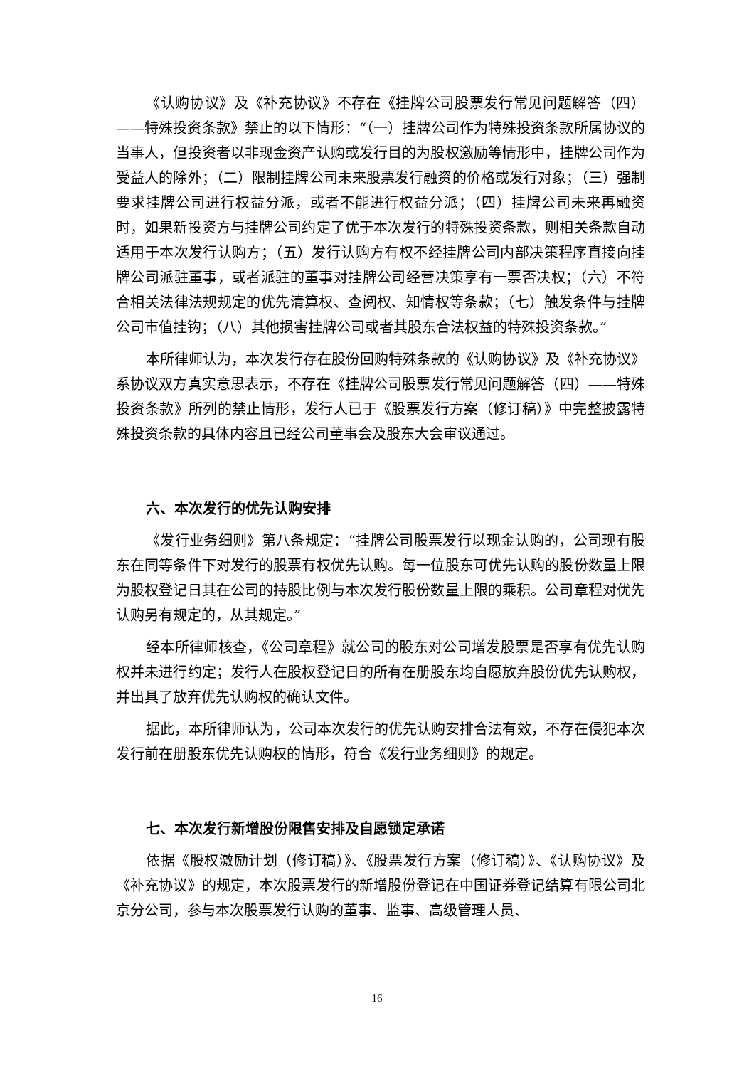《认购协议》及《补充协议》不存在《挂牌公司股票发行常见问题解答（四）——特殊投资条款》禁止的以下情形：“（一）挂牌公司作为特殊投资条款所属协议的当事人，但投资者以非现金资产认购或发行目的为股权激励等情形中，挂牌公司作为受益人的除外；（二）限制挂牌公司未来股票发行融资的价格或发行对象；（三）强制要求挂牌公司进行权益分派，或者不能进行权益分派；（四）挂牌公司未来再融资时，如果新投资方与挂牌公司约定了优于本次发行的特殊投资条款，则相关条款自动适用于本次发行认购方；（五）发行认购方有权不经挂牌公司内部决策程序直接向挂牌公司派驻董事，或者派驻的董事对挂牌公司经营决策享有一票否决权；（六）不符合相关法律法规规定的优先清算权、查阅权、知情权等条款；（七）触发条件与挂牌公司市值挂钩；（八）其他损害挂牌公司或者其股东合法权益的特殊投资条款。”
本所律师认为，本次发行存在股份回购特殊条款的《认购协议》及《补充协议》系协议双方真实意思表示，不存在《挂牌公司股票发行常见问题解答（四）——特殊投资条款》所列的禁止情形，发行人已于《股票发行方案（修订稿）》中完整披露特殊投资条款的具体内容且已经公司董事会及股东大会审议通过。
六、本次发行的优先认购安排
《发行业务细则》第八条规定：“挂牌公司股票发行以现金认购的，公司现有股东在同等条件下对发行的股票有权优先认购。每一位股东可优先认购的股份数量上限为股权登记日其在公司的持股比例与本次发行股份数量上限的乘积。公司章程对优先认购另有规定的，从其规定。”
经本所律师核查，《公司章程》就公司的股东对公司增发股票是否享有优先认购权并未进行约定；发行人在股权登记日的所有在册股东均自愿放弃股份优先认购权，并出具了放弃优先认购权的确认文件。
据此，本所律师认为，公司本次发行的优先认购安排合法有效，不存在侵犯本次发行前在册股东优先认购权的情形，符合《发行业务细则》的规定。
七、本次发行新增股份限售安排及自愿锁定承诺
依据《股权激励计划（修订稿）》、《股票发行方案（修订稿）》、《认购协议》及《补充协议》的规定，本次股票发行的新增股份登记在中国证券登记结算有限公司北京分公司，参与本次股票发行认购的董事、监事、高级管理人员、
16